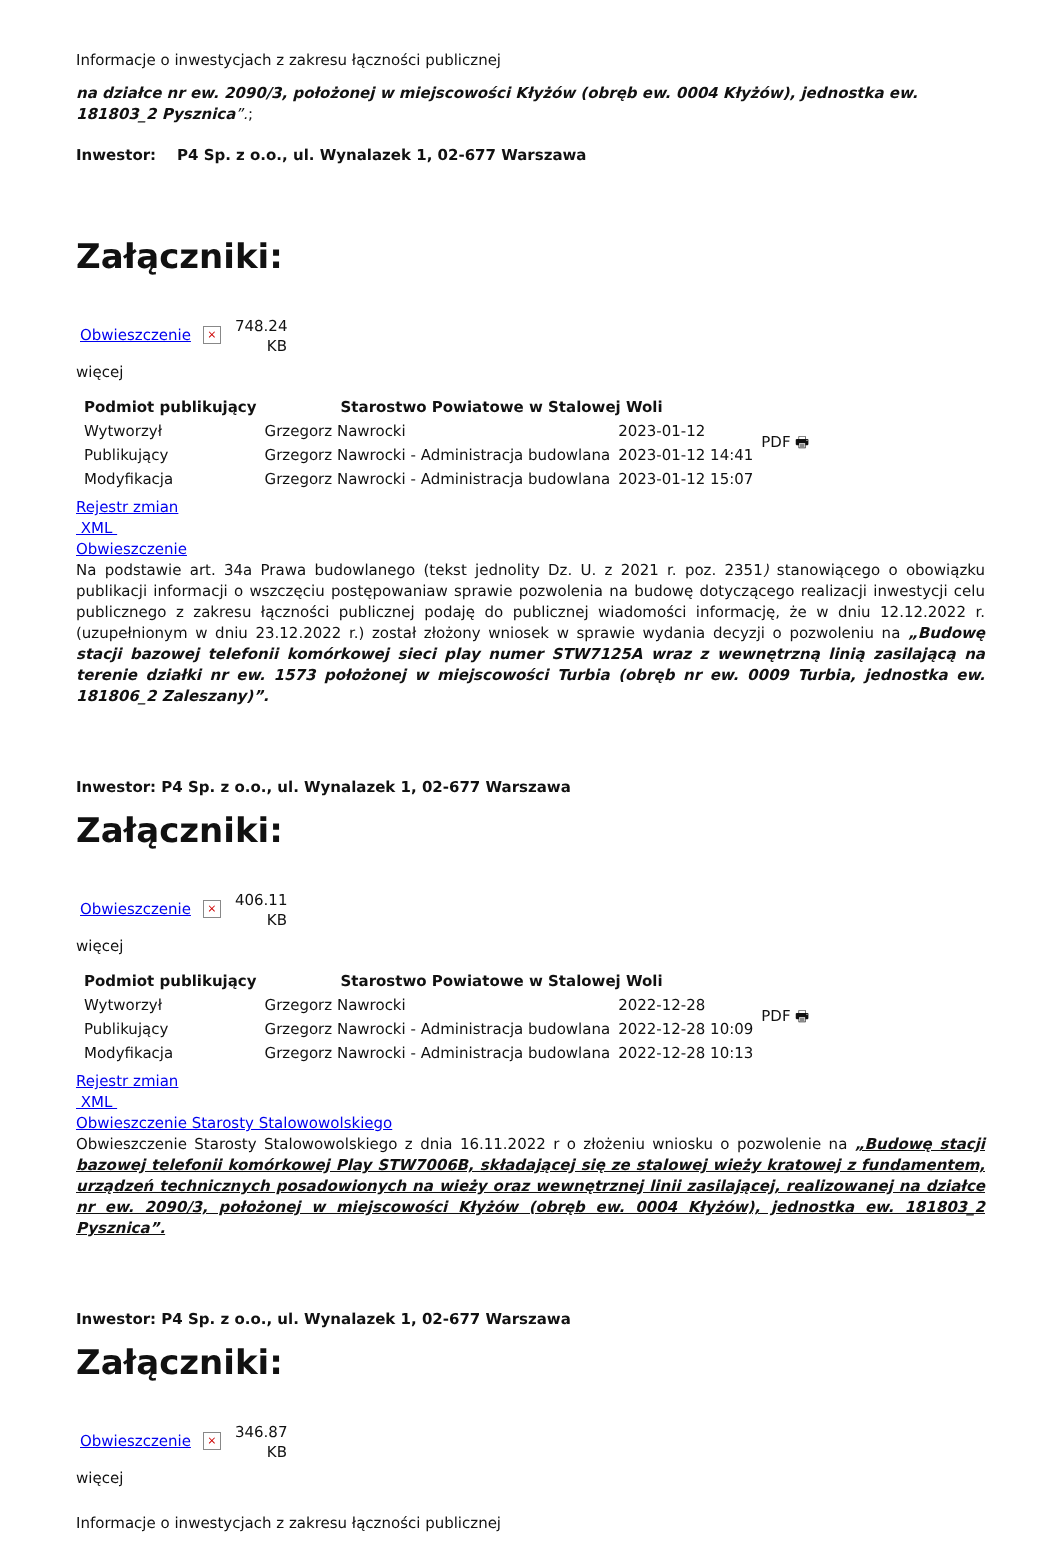Informacje o inwestycjach z zakresu łączności publicznej
na działce nr ew. 2090/3, położonej w miejscowości Kłyżów (obręb ew. 0004 Kłyżów), jednostka ew. 181803_2 Pysznica”.;
Inwestor: P4 Sp. z o.o., ul. Wynalazek 1, 02-677 Warszawa
Załączniki:
Obwieszczenie × 748.24 KB
więcej
| Podmiot publikujący | Starostwo Powiatowe w Stalowej Woli | | PDF 🖶 |
| Wytworzył | Grzegorz Nawrocki | 2023-01-12 | |
| Publikujący | Grzegorz Nawrocki - Administracja budowlana | 2023-01-12 14:41 | |
| Modyfikacja | Grzegorz Nawrocki - Administracja budowlana | 2023-01-12 15:07 | |
Rejestr zmian
XML
Obwieszczenie
Na podstawie art. 34a Prawa budowlanego (tekst jednolity Dz. U. z 2021 r. poz. 2351) stanowiącego o obowiązku publikacji informacji o wszczęciu postępowaniaw sprawie pozwolenia na budowę dotyczącego realizacji inwestycji celu publicznego z zakresu łączności publicznej podaję do publicznej wiadomości informację, że w dniu 12.12.2022 r. (uzupełnionym w dniu 23.12.2022 r.) został złożony wniosek w sprawie wydania decyzji o pozwoleniu na „Budowę stacji bazowej telefonii komórkowej sieci play numer STW7125A wraz z wewnętrzną linią zasilającą na terenie działki nr ew. 1573 położonej w miejscowości Turbia (obręb nr ew. 0009 Turbia, jednostka ew. 181806_2 Zaleszany)”.
Inwestor: P4 Sp. z o.o., ul. Wynalazek 1, 02-677 Warszawa
Załączniki:
Obwieszczenie × 406.11 KB
więcej
| Podmiot publikujący | Starostwo Powiatowe w Stalowej Woli | | PDF 🖶 |
| Wytworzył | Grzegorz Nawrocki | 2022-12-28 | |
| Publikujący | Grzegorz Nawrocki - Administracja budowlana | 2022-12-28 10:09 | |
| Modyfikacja | Grzegorz Nawrocki - Administracja budowlana | 2022-12-28 10:13 | |
Rejestr zmian
XML
Obwieszczenie Starosty Stalowowolskiego
Obwieszczenie Starosty Stalowowolskiego z dnia 16.11.2022 r o złożeniu wniosku o pozwolenie na „Budowę stacji bazowej telefonii komórkowej Play STW7006B, składającej się ze stalowej wieży kratowej z fundamentem, urządzeń technicznych posadowionych na wieży oraz wewnętrznej linii zasilającej, realizowanej na działce nr ew. 2090/3, położonej w miejscowości Kłyżów (obręb ew. 0004 Kłyżów), jednostka ew. 181803_2 Pysznica”.
Inwestor: P4 Sp. z o.o., ul. Wynalazek 1, 02-677 Warszawa
Załączniki:
Obwieszczenie × 346.87 KB
więcej
Informacje o inwestycjach z zakresu łączności publicznej